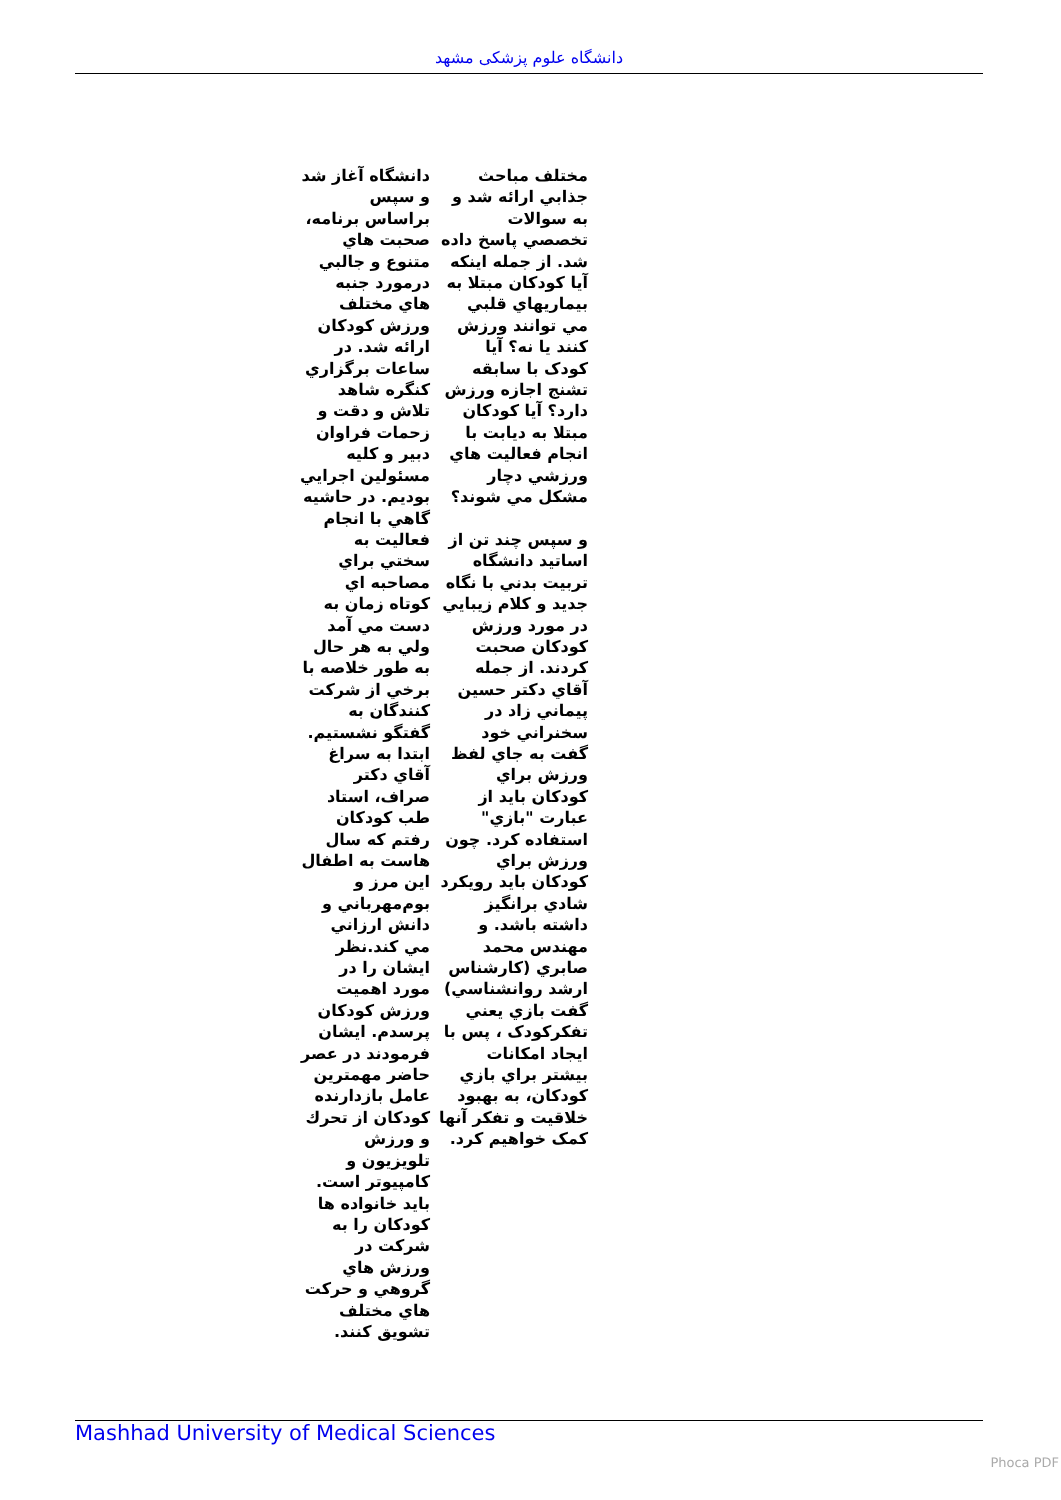دانشگاه علوم پزشکی مشهد
دانشگاه آغاز شد و سپس براساس برنامه، صحبت هاي متنوع و جالبي درمورد جنبه هاي مختلف ورزش كودكان ارائه شد. در ساعات برگزاري كنگره شاهد تلاش و دقت و زحمات فراوان دبير و كليه مسئولين اجرايي بوديم. در حاشيه گاهي با انجام فعاليت به سختي براي مصاحبه اي كوتاه زمان به دست مي آمد ولي به هر حال به طور خلاصه با برخي از شركت كنندگان به گفتگو نشستيم. ابتدا به سراغ آقاي دكتر صراف، استاد طب كودكان رفتم كه سال هاست به اطفال اين مرز و بوم‌مهرباني و دانش ارزاني مي كند.نظر ايشان را در مورد اهميت ورزش كودكان پرسدم. ايشان فرمودند در عصر حاضر مهمترين عامل بازدارنده كودكان از تحرك و ورزش تلويزيون و كامپيوتر است. بايد خانواده ها كودكان را به شركت در ورزش هاي گروهي و حركت هاي مختلف تشويق كنند.
مختلف مباحث جذابي ارائه شد و به سوالات تخصصي پاسخ داده شد. از جمله اينكه آيا كودكان مبتلا به بيماريهاي قلبي مي توانند ورزش كنند يا نه؟ آيا كودک با سابقه تشنج اجازه ورزش دارد؟ آيا كودكان مبتلا به ديابت با انجام فعاليت هاي ورزشي دچار مشكل مي شوند؟
و سپس چند تن از اساتيد دانشگاه تربيت بدني با نگاه جديد و كلام زيبايي در مورد ورزش كودكان صحبت كردند. از جمله آقاي دكتر حسين پيماني زاد در سخنراني خود گفت به جاي لفظ ورزش براي كودكان بايد از عبارت "بازي" استفاده كرد. چون ورزش براي كودكان بايد رويكرد شادي برانگيز داشته باشد. و مهندس محمد صابري (كارشناس ارشد روانشناسي) گفت بازي يعني تفكركودک ، پس با ايجاد امكانات بيشتر براي بازي كودكان، به بهبود خلاقيت و تفكر آنها كمک خواهيم كرد.
Mashhad University of Medical Sciences
Phoca PDF